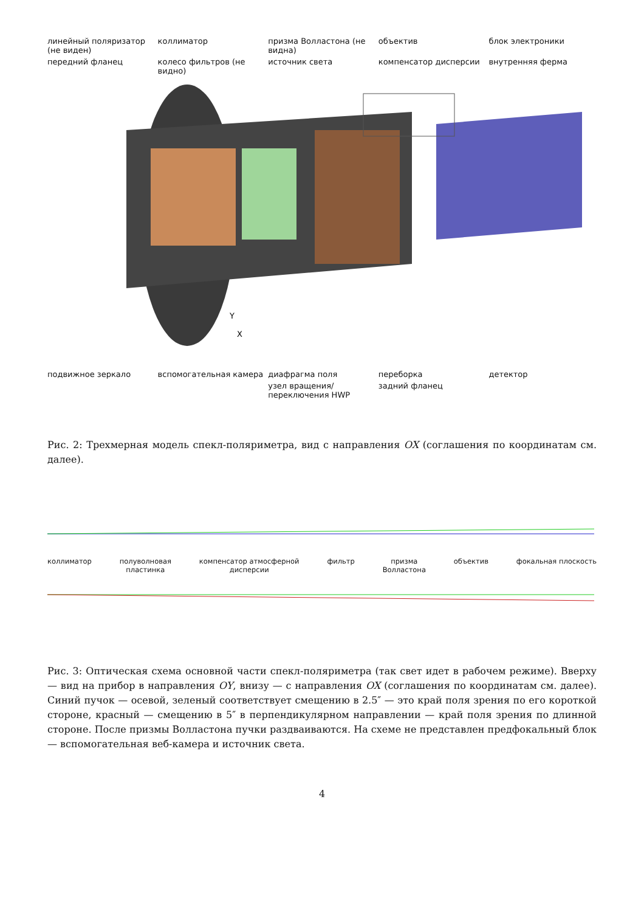линейный поляризатор (не виден)
коллиматор
призма Волластона (не видна)
объектив
блок электроники
передний фланец
колесо фильтров (не видно)
источник света
компенсатор дисперсии
внутренняя ферма
Y
X
подвижное зеркало
вспомогательная камера
диафрагма поля
переборка
детектор
узел вращения/переключения HWP
задний фланец
Рис. 2: Трехмерная модель спекл-поляриметра, вид с направления OX (соглашения по координатам см. далее).
коллиматор полуволновая
пластинка компенсатор атмосферной
дисперсии фильтр призма
Волластона объектив фокальная плоскость
Рис. 3: Оптическая схема основной части спекл-поляриметра (так свет идет в рабочем режиме). Вверху — вид на прибор в направления OY, внизу — с направления OX (соглашения по координатам см. далее). Синий пучок — осевой, зеленый соответствует смещению в 2.5″ — это край поля зрения по его короткой стороне, красный — смещению в 5″ в перпендикулярном направлении — край поля зрения по длинной стороне. После призмы Волластона пучки раздваиваются. На схеме не представлен предфокальный блок — вспомогательная веб-камера и источник света.
4